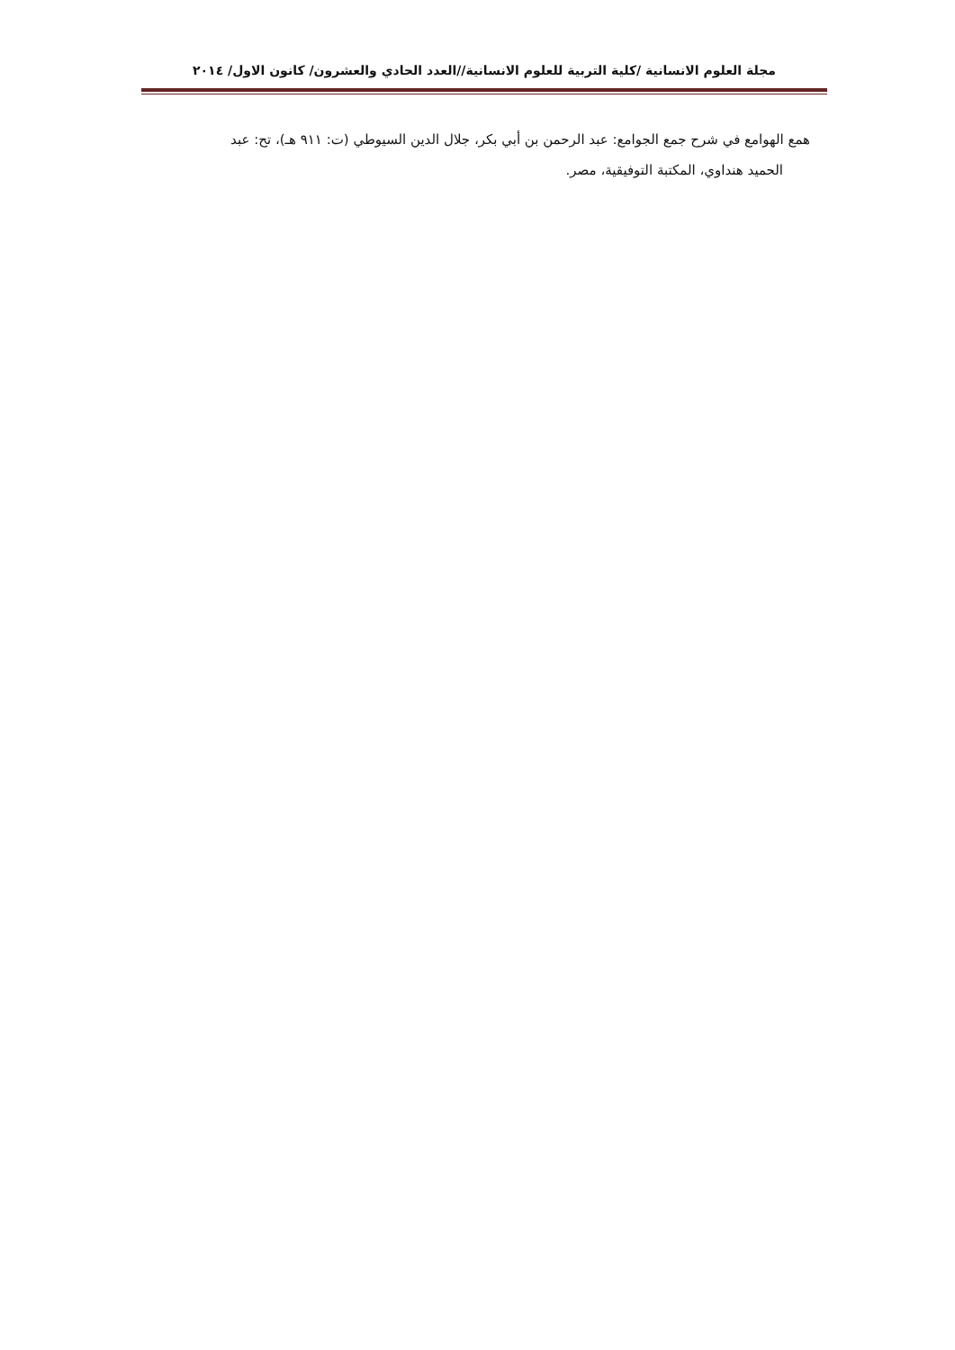مجلة العلوم الانسانية /كلية التربية للعلوم الانسانية//العدد الحادي والعشرون/ كانون الاول/ ٢٠١٤
همع الهوامع في شرح جمع الجوامع: عبد الرحمن بن أبي بكر، جلال الدين السيوطي (ت: ٩١١ هـ)، تح: عبد
الحميد هنداوي، المكتبة التوفيقية، مصر.